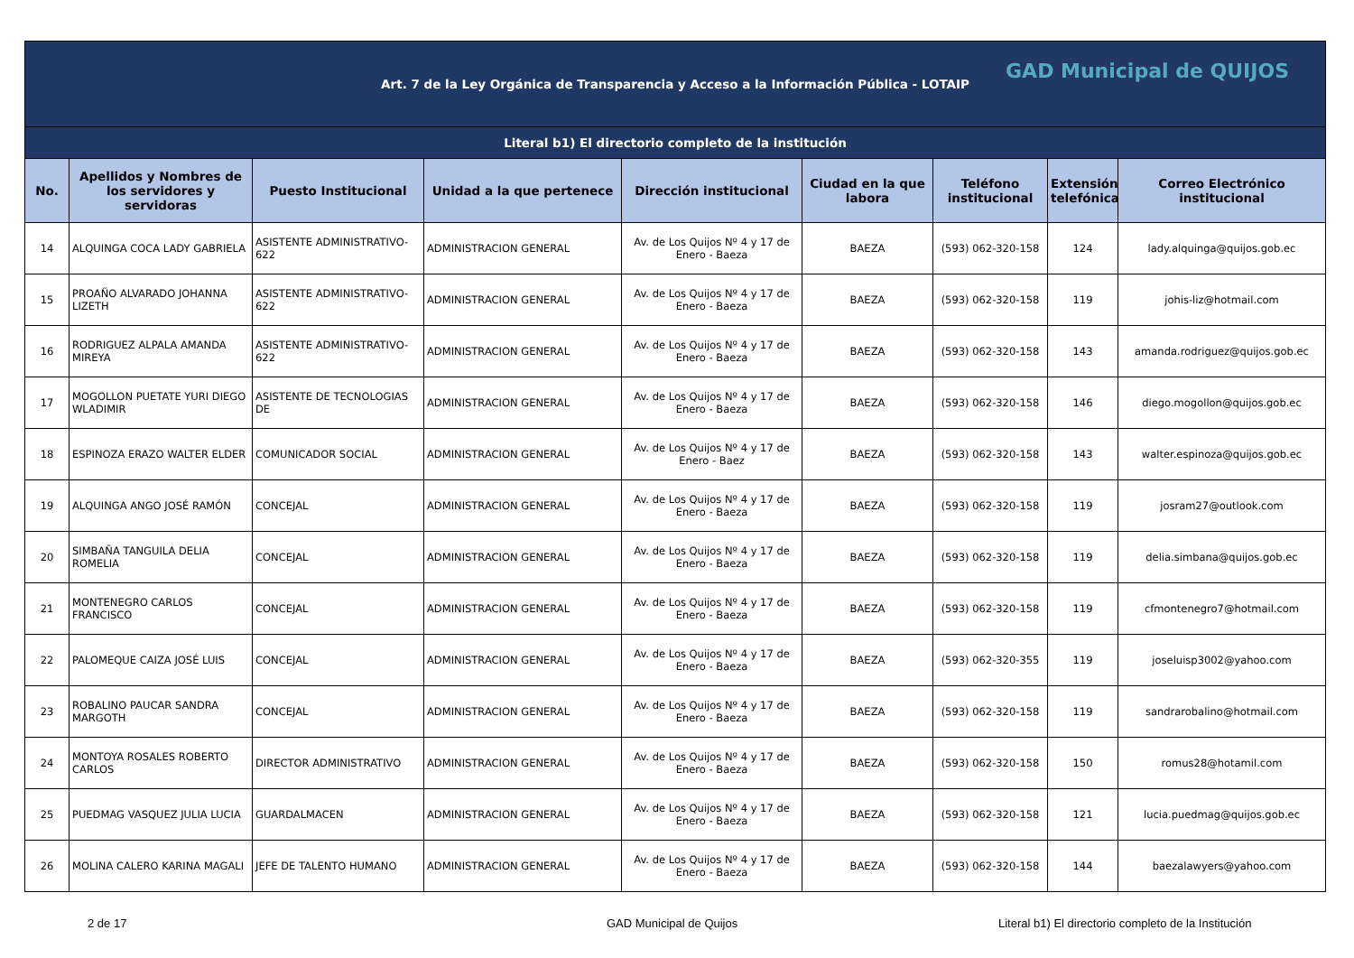| Art. 7 de la Ley Orgánica de Transparencia y Acceso a la Información Pública - LOTAIP GAD Municipal de QUIJOS | | | | | | | | |
| Literal b1) El directorio completo de la institución | | | | | | | | |
| No. | Apellidos y Nombres de los servidores y servidoras | Puesto Institucional | Unidad a la que pertenece | Dirección institucional | Ciudad en la que labora | Teléfono institucional | Extensión telefónica | Correo Electrónico institucional |
| 14 | ALQUINGA COCA LADY GABRIELA | ASISTENTE ADMINISTRATIVO-622 | ADMINISTRACION GENERAL | Av. de Los Quijos Nº 4 y 17 de Enero - Baeza | BAEZA | (593) 062-320-158 | 124 | lady.alquinga@quijos.gob.ec |
| 15 | PROAÑO ALVARADO JOHANNA LIZETH | ASISTENTE ADMINISTRATIVO-622 | ADMINISTRACION GENERAL | Av. de Los Quijos Nº 4 y 17 de Enero - Baeza | BAEZA | (593) 062-320-158 | 119 | johis-liz@hotmail.com |
| 16 | RODRIGUEZ ALPALA AMANDA MIREYA | ASISTENTE ADMINISTRATIVO-622 | ADMINISTRACION GENERAL | Av. de Los Quijos Nº 4 y 17 de Enero - Baeza | BAEZA | (593) 062-320-158 | 143 | amanda.rodriguez@quijos.gob.ec |
| 17 | MOGOLLON PUETATE YURI DIEGO WLADIMIR | ASISTENTE DE TECNOLOGIAS DE | ADMINISTRACION GENERAL | Av. de Los Quijos Nº 4 y 17 de Enero - Baeza | BAEZA | (593) 062-320-158 | 146 | diego.mogollon@quijos.gob.ec |
| 18 | ESPINOZA ERAZO WALTER ELDER | COMUNICADOR SOCIAL | ADMINISTRACION GENERAL | Av. de Los Quijos Nº 4 y 17 de Enero - Baez | BAEZA | (593) 062-320-158 | 143 | walter.espinoza@quijos.gob.ec |
| 19 | ALQUINGA ANGO JOSÉ RAMÓN | CONCEJAL | ADMINISTRACION GENERAL | Av. de Los Quijos Nº 4 y 17 de Enero - Baeza | BAEZA | (593) 062-320-158 | 119 | josram27@outlook.com |
| 20 | SIMBAÑA TANGUILA DELIA ROMELIA | CONCEJAL | ADMINISTRACION GENERAL | Av. de Los Quijos Nº 4 y 17 de Enero - Baeza | BAEZA | (593) 062-320-158 | 119 | delia.simbana@quijos.gob.ec |
| 21 | MONTENEGRO CARLOS FRANCISCO | CONCEJAL | ADMINISTRACION GENERAL | Av. de Los Quijos Nº 4 y 17 de Enero - Baeza | BAEZA | (593) 062-320-158 | 119 | cfmontenegro7@hotmail.com |
| 22 | PALOMEQUE CAIZA JOSÉ LUIS | CONCEJAL | ADMINISTRACION GENERAL | Av. de Los Quijos Nº 4 y 17 de Enero - Baeza | BAEZA | (593) 062-320-355 | 119 | joseluisp3002@yahoo.com |
| 23 | ROBALINO PAUCAR SANDRA MARGOTH | CONCEJAL | ADMINISTRACION GENERAL | Av. de Los Quijos Nº 4 y 17 de Enero - Baeza | BAEZA | (593) 062-320-158 | 119 | sandrarobalino@hotmail.com |
| 24 | MONTOYA ROSALES ROBERTO CARLOS | DIRECTOR ADMINISTRATIVO | ADMINISTRACION GENERAL | Av. de Los Quijos Nº 4 y 17 de Enero - Baeza | BAEZA | (593) 062-320-158 | 150 | romus28@hotamil.com |
| 25 | PUEDMAG VASQUEZ JULIA LUCIA | GUARDALMACEN | ADMINISTRACION GENERAL | Av. de Los Quijos Nº 4 y 17 de Enero - Baeza | BAEZA | (593) 062-320-158 | 121 | lucia.puedmag@quijos.gob.ec |
| 26 | MOLINA CALERO KARINA MAGALI | JEFE DE TALENTO HUMANO | ADMINISTRACION GENERAL | Av. de Los Quijos Nº 4 y 17 de Enero - Baeza | BAEZA | (593) 062-320-158 | 144 | baezalawyers@yahoo.com |
2 de 17 GAD Municipal de Quijos Literal b1) El directorio completo de la Institución